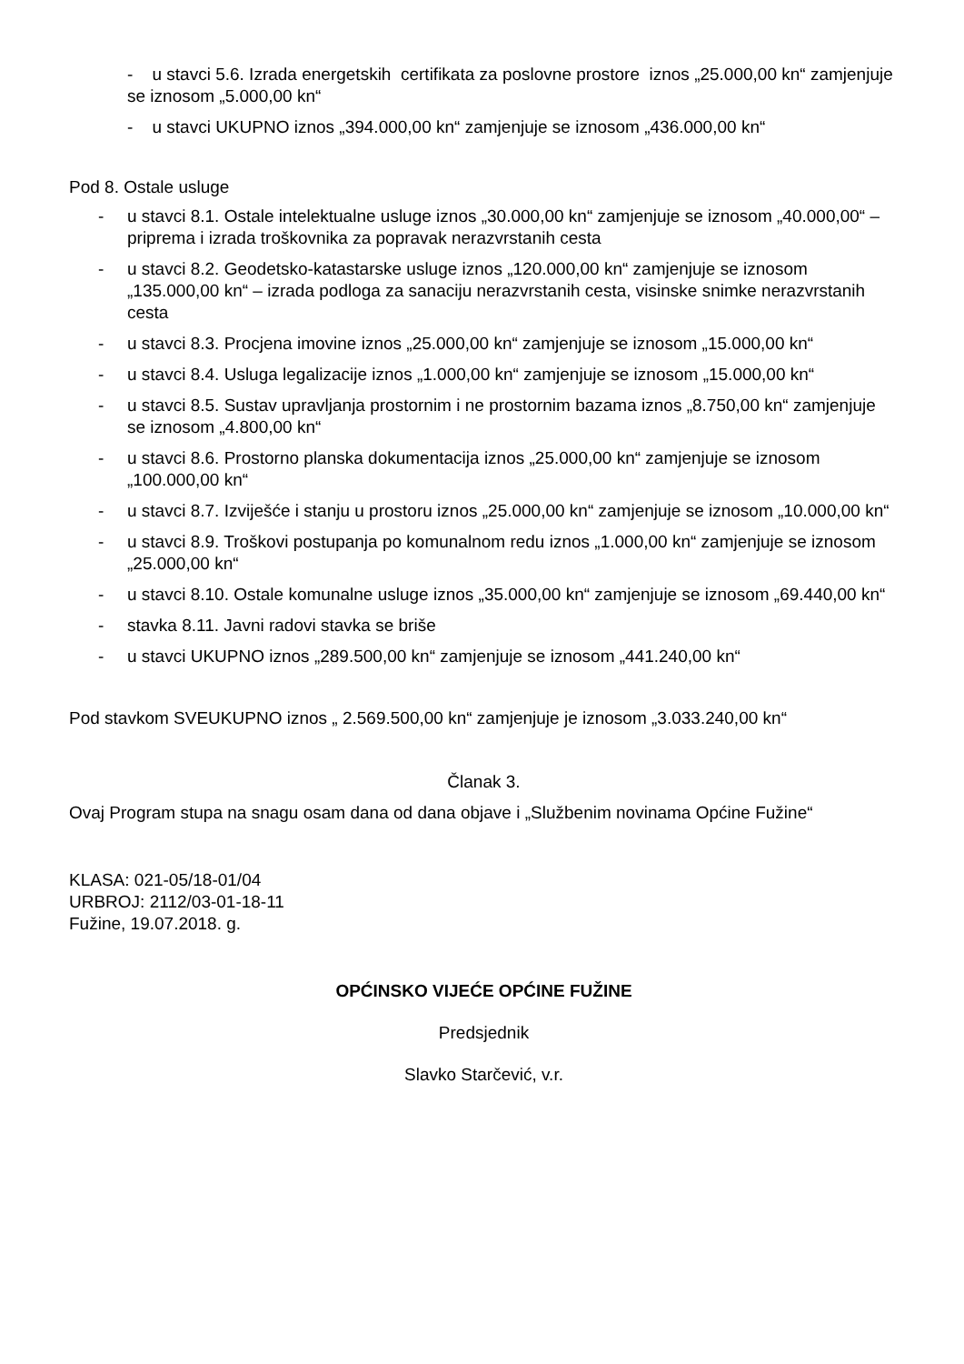- u stavci 5.6. Izrada energetskih certifikata za poslovne prostore iznos „25.000,00 kn“ zamjenjuje se iznosom „5.000,00 kn“
- u stavci UKUPNO iznos „394.000,00 kn“ zamjenjuje se iznosom „436.000,00 kn“
Pod 8. Ostale usluge
- u stavci 8.1. Ostale intelektualne usluge iznos „30.000,00 kn“ zamjenjuje se iznosom „40.000,00“ – priprema i izrada troškovnika za popravak nerazvrstanih cesta
- u stavci 8.2. Geodetsko-katastarske usluge iznos „120.000,00 kn“ zamjenjuje se iznosom „135.000,00 kn“ – izrada podloga za sanaciju nerazvrstanih cesta, visinske snimke nerazvrstanih cesta
- u stavci 8.3. Procjena imovine iznos „25.000,00 kn“ zamjenjuje se iznosom „15.000,00 kn“
- u stavci 8.4. Usluga legalizacije iznos „1.000,00 kn“ zamjenjuje se iznosom „15.000,00 kn“
- u stavci 8.5. Sustav upravljanja prostornim i ne prostornim bazama iznos „8.750,00 kn“ zamjenjuje se iznosom „4.800,00 kn“
- u stavci 8.6. Prostorno planska dokumentacija iznos „25.000,00 kn“ zamjenjuje se iznosom „100.000,00 kn“
- u stavci 8.7. Izviješće i stanju u prostoru iznos „25.000,00 kn“ zamjenjuje se iznosom „10.000,00 kn“
- u stavci 8.9. Troškovi postupanja po komunalnom redu iznos „1.000,00 kn“ zamjenjuje se iznosom „25.000,00 kn“
- u stavci 8.10. Ostale komunalne usluge iznos „35.000,00 kn“ zamjenjuje se iznosom „69.440,00 kn“
- stavka 8.11. Javni radovi stavka se briše
- u stavci UKUPNO iznos „289.500,00 kn“ zamjenjuje se iznosom „441.240,00 kn“
Pod stavkom SVEUKUPNO iznos „ 2.569.500,00 kn“ zamjenjuje je iznosom „3.033.240,00 kn“
Članak 3.
Ovaj Program stupa na snagu osam dana od dana objave i „Službenim novinama Općine Fužine“
KLASA: 021-05/18-01/04
URBROJ: 2112/03-01-18-11
Fužine, 19.07.2018. g.
OPĆINSKO VIJEĆE OPĆINE FUŽINE
Predsjednik
Slavko Starčević, v.r.